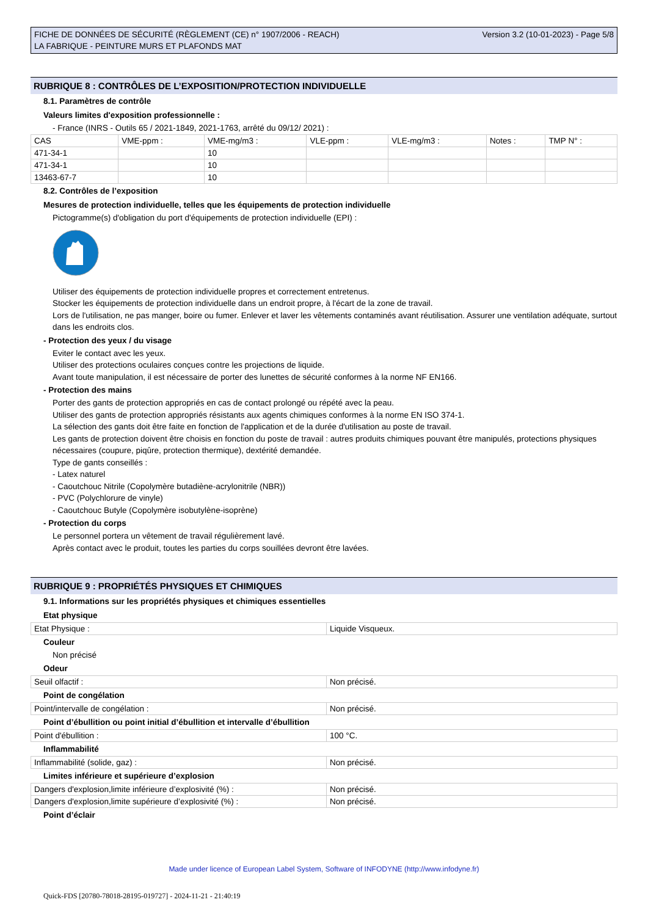FICHE DE DONNÉES DE SÉCURITÉ (RÈGLEMENT (CE) n° 1907/2006 - REACH)
LA FABRIQUE - PEINTURE MURS ET PLAFONDS MAT
Version 3.2 (10-01-2023) - Page 5/8
RUBRIQUE 8 : CONTRÔLES DE L’EXPOSITION/PROTECTION INDIVIDUELLE
8.1. Paramètres de contrôle
Valeurs limites d'exposition professionnelle :
- France (INRS - Outils 65 / 2021-1849, 2021-1763, arrêté du 09/12/ 2021) :
| CAS | VME-ppm : | VME-mg/m3 : | VLE-ppm : | VLE-mg/m3 : | Notes : | TMP N° : |
| 471-34-1 | | 10 | | | | |
| 471-34-1 | | 10 | | | | |
| 13463-67-7 | | 10 | | | | |
8.2. Contrôles de l’exposition
Mesures de protection individuelle, telles que les équipements de protection individuelle
Pictogramme(s) d'obligation du port d'équipements de protection individuelle (EPI) :
Utiliser des équipements de protection individuelle propres et correctement entretenus.
Stocker les équipements de protection individuelle dans un endroit propre, à l'écart de la zone de travail.
Lors de l'utilisation, ne pas manger, boire ou fumer. Enlever et laver les vêtements contaminés avant réutilisation. Assurer une ventilation adéquate, surtout dans les endroits clos.
- Protection des yeux / du visage
Eviter le contact avec les yeux.
Utiliser des protections oculaires conçues contre les projections de liquide.
Avant toute manipulation, il est nécessaire de porter des lunettes de sécurité conformes à la norme NF EN166.
- Protection des mains
Porter des gants de protection appropriés en cas de contact prolongé ou répété avec la peau.
Utiliser des gants de protection appropriés résistants aux agents chimiques conformes à la norme EN ISO 374-1.
La sélection des gants doit être faite en fonction de l'application et de la durée d'utilisation au poste de travail.
Les gants de protection doivent être choisis en fonction du poste de travail : autres produits chimiques pouvant être manipulés, protections physiques nécessaires (coupure, piqûre, protection thermique), dextérité demandée.
Type de gants conseillés :
- Latex naturel
- Caoutchouc Nitrile (Copolymère butadiène-acrylonitrile (NBR))
- PVC (Polychlorure de vinyle)
- Caoutchouc Butyle (Copolymère isobutylène-isoprène)
- Protection du corps
Le personnel portera un vêtement de travail régulièrement lavé.
Après contact avec le produit, toutes les parties du corps souillées devront être lavées.
RUBRIQUE 9 : PROPRIÉTÉS PHYSIQUES ET CHIMIQUES
9.1. Informations sur les propriétés physiques et chimiques essentielles
Etat physique
| Etat Physique : | Liquide Visqueux. |
Couleur
Non précisé
Odeur
| Seuil olfactif : | Non précisé. |
Point de congélation
| Point/intervalle de congélation : | Non précisé. |
Point d’ébullition ou point initial d’ébullition et intervalle d’ébullition
| Point d'ébullition : | 100 °C. |
Inflammabilité
| Inflammabilité (solide, gaz) : | Non précisé. |
Limites inférieure et supérieure d’explosion
| Dangers d'explosion,limite inférieure d’explosivité (%) : | Non précisé. |
| Dangers d'explosion,limite supérieure d’explosivité (%) : | Non précisé. |
Point d’éclair
Made under licence of European Label System, Software of INFODYNE (http://www.infodyne.fr)
Quick-FDS [20780-78018-28195-019727] - 2024-11-21 - 21:40:19